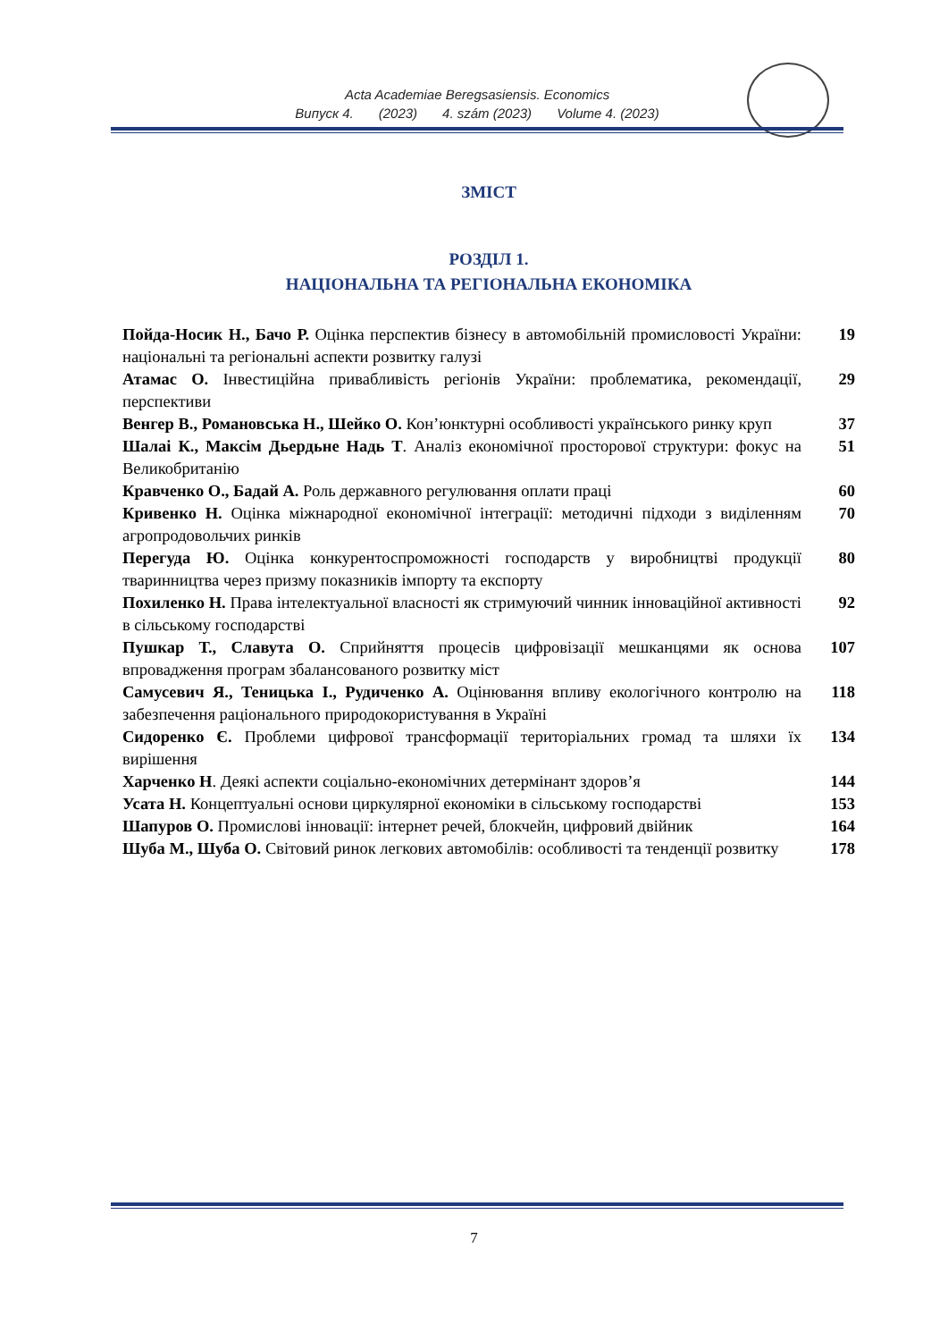Acta Academiae Beregsasiensis. Economics
Випуск 4. (2023) 4. szám (2023) Volume 4. (2023)
ЗМІСТ
РОЗДІЛ 1.
НАЦІОНАЛЬНА ТА РЕГІОНАЛЬНА ЕКОНОМІКА
| Пойда-Носик Н., Бачо Р. Оцінка перспектив бізнесу в автомобільній промисловості України: національні та регіональні аспекти розвитку галузі | 19 |
| Атамас О. Інвестиційна привабливість регіонів України: проблематика, рекомендації, перспективи | 29 |
| Венгер В., Романовська Н., Шейко О. Кон’юнктурні особливості українського ринку круп | 37 |
| Шалаі К., Максім Дьердьне Надь Т . Аналіз економічної просторової структури: фокус на Великобританію | 51 |
| Кравченко О., Бадай А. Роль державного регулювання оплати праці | 60 |
| Кривенко Н. Оцінка міжнародної економічної інтеграції: методичні підходи з виділенням агропродовольчих ринків | 70 |
| Перегуда Ю. Оцінка конкурентоспроможності господарств у виробництві продукції тваринництва через призму показників імпорту та експорту | 80 |
| Похиленко Н. Права інтелектуальної власності як стримуючий чинник інноваційної активності в сільському господарстві | 92 |
| Пушкар Т., Славута О. Сприйняття процесів цифровізації мешканцями як основа впровадження програм збалансованого розвитку міст | 107 |
| Самусевич Я., Теницька І., Рудиченко А. Оцінювання впливу екологічного контролю на забезпечення раціонального природокористування в Україні | 118 |
| Сидоренко Є. Проблеми цифрової трансформації територіальних громад та шляхи їх вирішення | 134 |
| Харченко Н . Деякі аспекти соціально-економічних детермінант здоров’я | 144 |
| Усата Н. Концептуальні основи циркулярної економіки в сільському господарстві | 153 |
| Шапуров О. Промислові інновації: інтернет речей, блокчейн, цифровий двійник | 164 |
| Шуба М., Шуба О. Світовий ринок легкових автомобілів: особливості та тенденції розвитку | 178 |
7